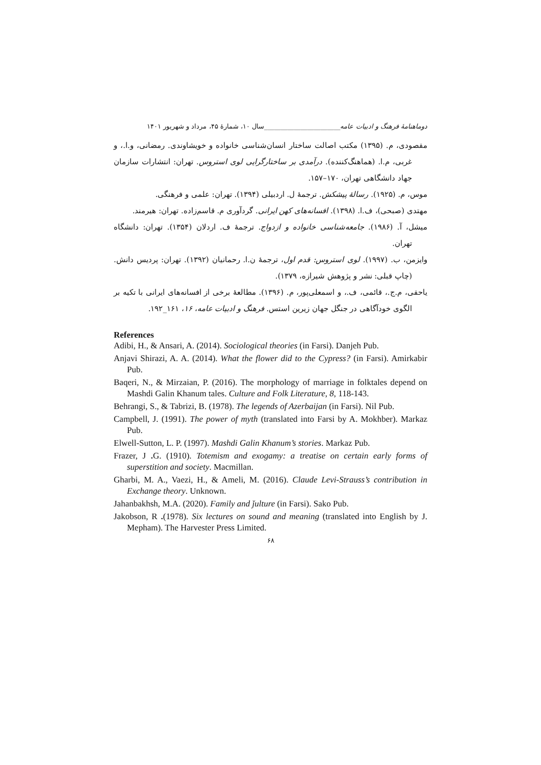دوماهنامهٔ فرهنگ و ادبیات عامه_______________________سال ۱۰، شمارهٔ ۴۵، مرداد و شهریور ۱۴۰۱
مقصودی، م. (۱۳۹۵) مکتب اصالت ساختار انسان‌شناسی خانواده و خویشاوندی. رمضانی، و.ا.، و غربی، م.ا. (هماهنگ‌کننده). درآمدی بر ساختارگرایی لوی استروس. تهران: انتشارات سازمان جهاد دانشگاهی تهران، ۱۷۰–۱۵۷.
موس، م. (۱۹۲۵). رسالهٔ پیشکش. ترجمهٔ ل. اردبیلی (۱۳۹۴). تهران: علمی و فرهنگی.
مهتدی (صبحی)، ف.ا. (۱۳۹۸). افسانه‌های کهن ایرانی. گردآوری م. قاسم‌زاده. تهران: هیرمند.
میشل، آ. (۱۹۸۶). جامعه‌شناسی خانواده و ازدواج. ترجمهٔ ف. اردلان (۱۳۵۴). تهران: دانشگاه تهران.
وایزمن، ب. (۱۹۹۷). لوی استروس: قدم اول، ترجمهٔ ن.ا. رحمانیان (۱۳۹۲). تهران: پردیس دانش. (چاپ قبلی: نشر و پژوهش شیرازه، ۱۳۷۹).
یاحقی، م.ج.، قائمی، ف.، و اسمعلی‌پور، م. (۱۳۹۶). مطالعهٔ برخی از افسانه‌های ایرانی با تکیه بر الگوی خودآگاهی در جنگل جهان زیرین استس. فرهنگ و ادبیات عامه، ۱۶، ۱۶۱_۱۹۲.
References
Adibi, H., & Ansari, A. (2014). Sociological theories (in Farsi). Danjeh Pub.
Anjavi Shirazi, A. A. (2014). What the flower did to the Cypress? (in Farsi). Amirkabir Pub.
Baqeri, N., & Mirzaian, P. (2016). The morphology of marriage in folktales depend on Mashdi Galin Khanum tales. Culture and Folk Literature, 8, 118-143.
Behrangi, S., & Tabrizi, B. (1978). The legends of Azerbaijan (in Farsi). Nil Pub.
Campbell, J. (1991). The power of myth (translated into Farsi by A. Mokhber). Markaz Pub.
Elwell-Sutton, L. P. (1997). Mashdi Galin Khanum’s stories. Markaz Pub.
Frazer, J . G. (1910). Totemism and exogamy: a treatise on certain early forms of superstition and society. Macmillan.
Gharbi, M. A., Vaezi, H., & Ameli, M. (2016). Claude Levi-Strauss’s contribution in Exchange theory. Unknown.
Jahanbakhsh, M.A. (2020). Family and ǰulture (in Farsi). Sako Pub.
Jakobson, R .(1978). Six lectures on sound and meaning (translated into English by J. Mepham). The Harvester Press Limited.
۶۸